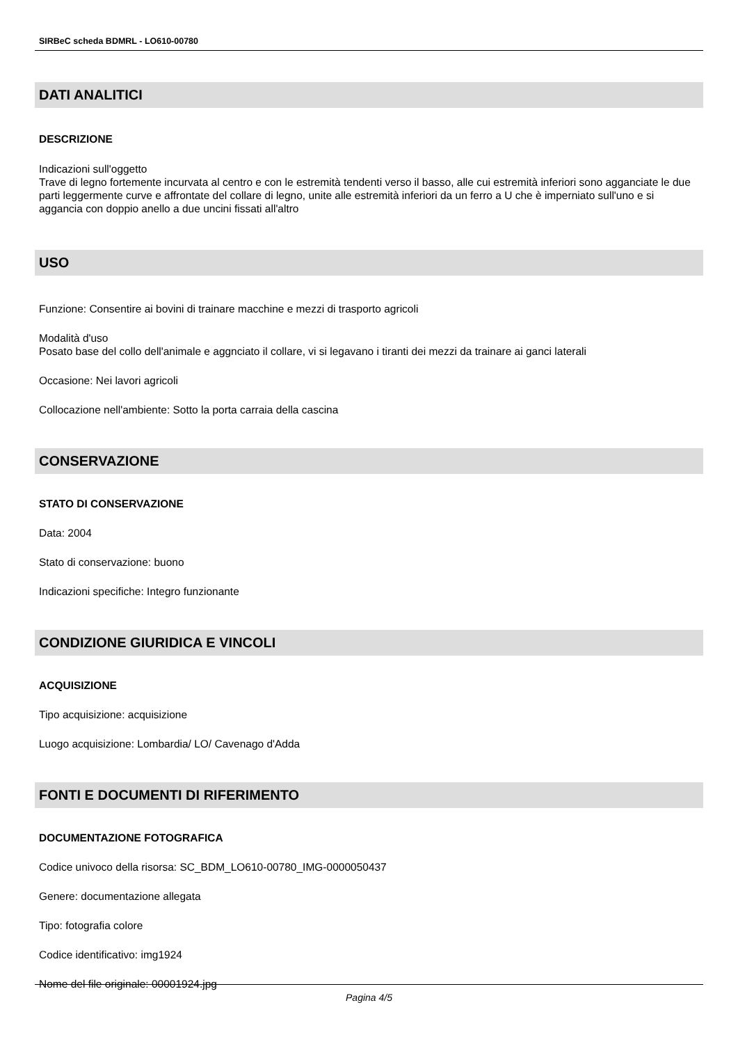SIRBeC scheda BDMRL - LO610-00780
DATI ANALITICI
DESCRIZIONE
Indicazioni sull'oggetto
Trave di legno fortemente incurvata al centro e con le estremità tendenti verso il basso, alle cui estremità inferiori sono agganciate le due parti leggermente curve e affrontate del collare di legno, unite alle estremità inferiori da un ferro a U che è imperniato sull'uno e si aggancia con doppio anello a due uncini fissati all'altro
USO
Funzione: Consentire ai bovini di trainare macchine e mezzi di trasporto agricoli
Modalità d'uso
Posato base del collo dell'animale e aggnciato il collare, vi si legavano i tiranti dei mezzi da trainare ai ganci laterali
Occasione: Nei lavori agricoli
Collocazione nell'ambiente: Sotto la porta carraia della cascina
CONSERVAZIONE
STATO DI CONSERVAZIONE
Data: 2004
Stato di conservazione: buono
Indicazioni specifiche: Integro funzionante
CONDIZIONE GIURIDICA E VINCOLI
ACQUISIZIONE
Tipo acquisizione: acquisizione
Luogo acquisizione: Lombardia/ LO/ Cavenago d'Adda
FONTI E DOCUMENTI DI RIFERIMENTO
DOCUMENTAZIONE FOTOGRAFICA
Codice univoco della risorsa: SC_BDM_LO610-00780_IMG-0000050437
Genere: documentazione allegata
Tipo: fotografia colore
Codice identificativo: img1924
Nome del file originale: 00001924.jpg
Pagina 4/5